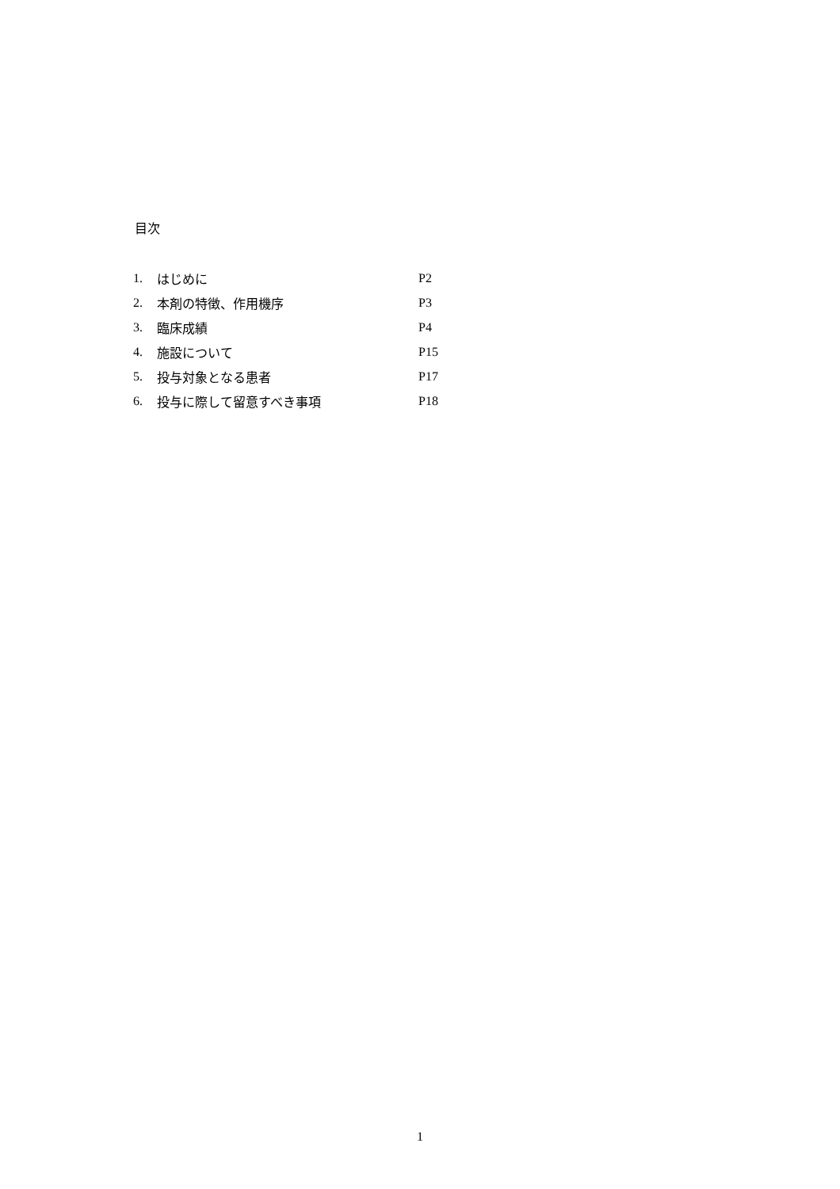目次
| 1. | はじめに | P2 |
| 2. | 本剤の特徴、作用機序 | P3 |
| 3. | 臨床成績 | P4 |
| 4. | 施設について | P15 |
| 5. | 投与対象となる患者 | P17 |
| 6. | 投与に際して留意すべき事項 | P18 |
1